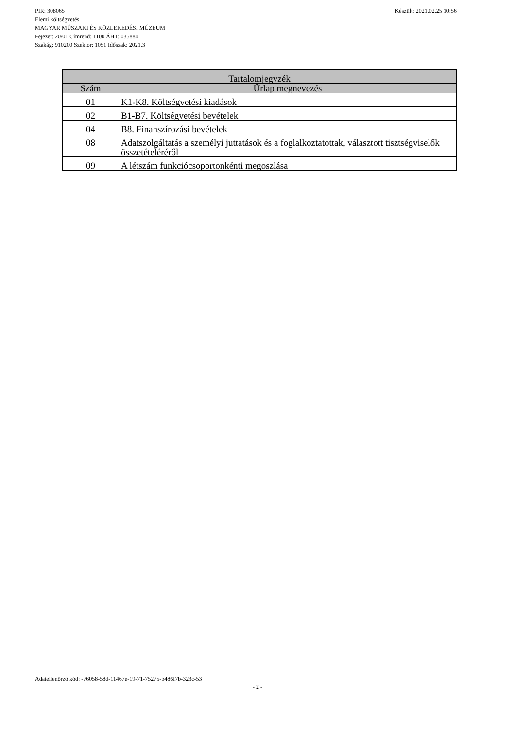Készült: 2021.02.25 10:56 PIR: 308065
Elemi költségvetés
MAGYAR MŰSZAKI ÉS KÖZLEKEDÉSI MÚZEUM
Fejezet: 20/01 Címrend: 1100 ÁHT: 035884
Szakág: 910200 Szektor: 1051 Időszak: 2021.3
| Tartalomjegyzék | |
| --- | --- |
| Szám | Űrlap megnevezés |
| 01 | K1-K8. Költségvetési kiadások |
| 02 | B1-B7. Költségvetési bevételek |
| 04 | B8. Finanszírozási bevételek |
| 08 | Adatszolgáltatás a személyi juttatások és a foglalkoztatottak, választott tisztségviselők összetételéréről |
| 09 | A létszám funkciócsoportonkénti megoszlása |
Adatellenőrző kód: -76058-58d-11467e-19-71-75275-b486f7b-323c-53
- 2 -